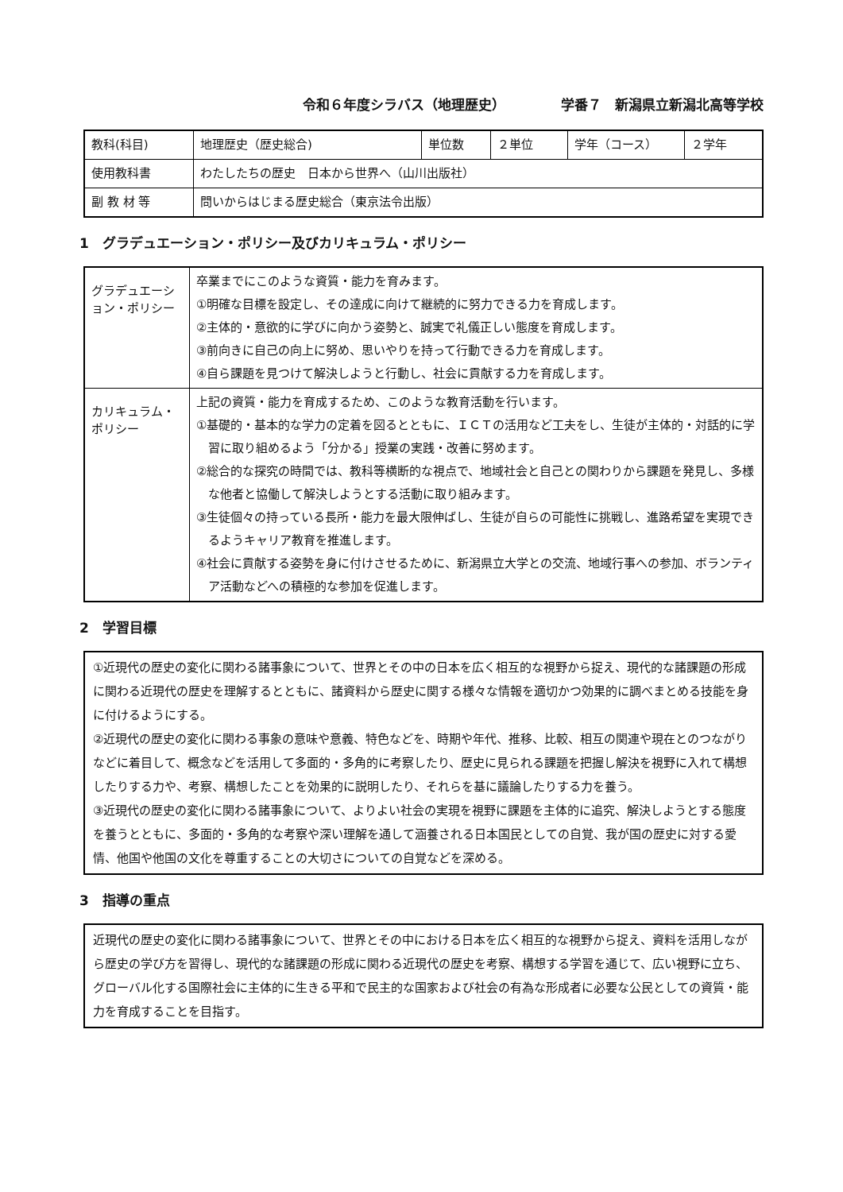令和６年度シラバス（地理歴史） 学番７　新潟県立新潟北高等学校
| 教科(科目) | 地理歴史（歴史総合) | 単位数 | ２単位 | 学年（コース） | ２学年 |
| 使用教科書 | わたしたちの歴史 日本から世界へ（山川出版社） | | | | |
| 副 教 材 等 | 問いからはじまる歴史総合（東京法令出版） | | | | |
1　グラデュエーション・ポリシー及びカリキュラム・ポリシー
| グラデュエーション・ポリシー | 卒業までにこのような資質・能力を育みます。 ①明確な目標を設定し、その達成に向けて継続的に努力できる力を育成します。 ②主体的・意欲的に学びに向かう姿勢と、誠実で礼儀正しい態度を育成します。 ③前向きに自己の向上に努め、思いやりを持って行動できる力を育成します。 ④自ら課題を見つけて解決しようと行動し、社会に貢献する力を育成します。 |
| カリキュラム・ポリシー | 上記の資質・能力を育成するため、このような教育活動を行います。 ①基礎的・基本的な学力の定着を図るとともに、ＩＣＴの活用など工夫をし、生徒が主体的・対話的に学習に取り組めるよう「分かる」授業の実践・改善に努めます。 ②総合的な探究の時間では、教科等横断的な視点で、地域社会と自己との関わりから課題を発見し、多様な他者と協働して解決しようとする活動に取り組みます。 ③生徒個々の持っている長所・能力を最大限伸ばし、生徒が自らの可能性に挑戦し、進路希望を実現できるようキャリア教育を推進します。 ④社会に貢献する姿勢を身に付けさせるために、新潟県立大学との交流、地域行事への参加、ボランティア活動などへの積極的な参加を促進します。 |
2　学習目標
①近現代の歴史の変化に関わる諸事象について、世界とその中の日本を広く相互的な視野から捉え、現代的な諸課題の形成に関わる近現代の歴史を理解するとともに、諸資料から歴史に関する様々な情報を適切かつ効果的に調べまとめる技能を身に付けるようにする。
②近現代の歴史の変化に関わる事象の意味や意義、特色などを、時期や年代、推移、比較、相互の関連や現在とのつながりなどに着目して、概念などを活用して多面的・多角的に考察したり、歴史に見られる課題を把握し解決を視野に入れて構想したりする力や、考察、構想したことを効果的に説明したり、それらを基に議論したりする力を養う。
③近現代の歴史の変化に関わる諸事象について、よりよい社会の実現を視野に課題を主体的に追究、解決しようとする態度を養うとともに、多面的・多角的な考察や深い理解を通して涵養される日本国民としての自覚、我が国の歴史に対する愛情、他国や他国の文化を尊重することの大切さについての自覚などを深める。
3　指導の重点
近現代の歴史の変化に関わる諸事象について、世界とその中における日本を広く相互的な視野から捉え、資料を活用しながら歴史の学び方を習得し、現代的な諸課題の形成に関わる近現代の歴史を考察、構想する学習を通じて、広い視野に立ち、グローバル化する国際社会に主体的に生きる平和で民主的な国家および社会の有為な形成者に必要な公民としての資質・能力を育成することを目指す。